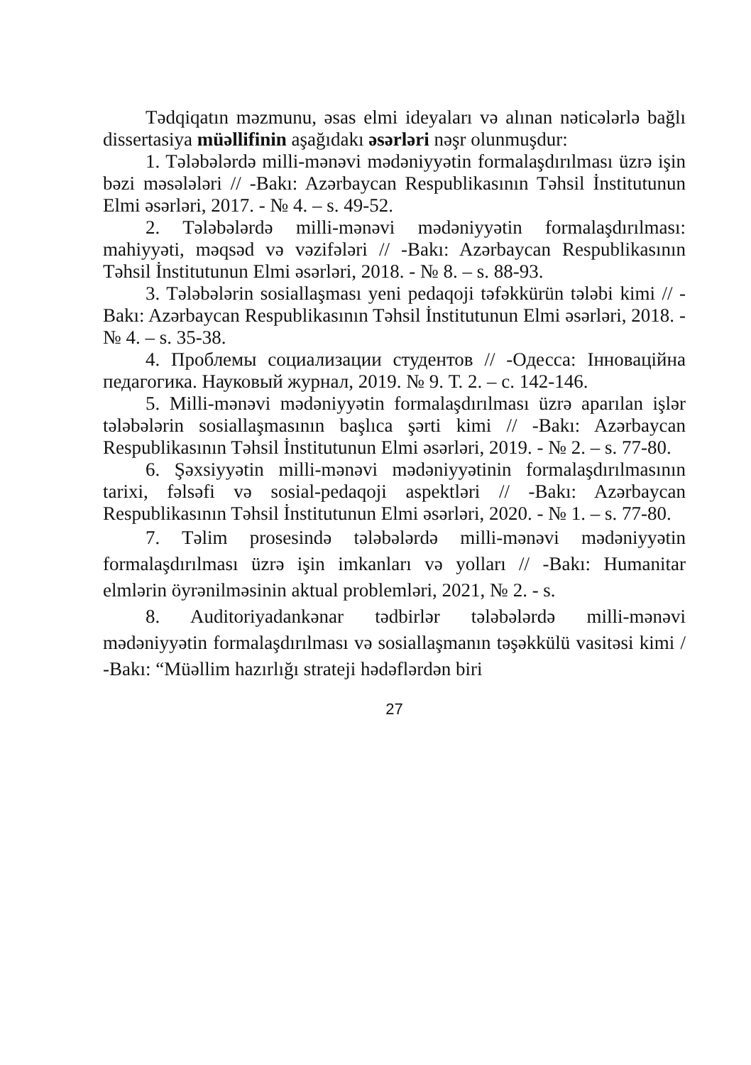Tədqiqatın məzmunu, əsas elmi ideyaları və alınan nəticələrlə bağlı dissertasiya müəllifinin aşağıdakı əsərləri nəşr olunmuşdur:
1. Tələbələrdə milli-mənəvi mədəniyyətin formalaşdırılması üzrə işin bəzi məsələləri // -Bakı: Azərbaycan Respublikasının Təhsil İnstitutunun Elmi əsərləri, 2017. - № 4. – s. 49-52.
2. Tələbələrdə milli-mənəvi mədəniyyətin formalaşdırılması: mahiyyəti, məqsəd və vəzifələri // -Bakı: Azərbaycan Respublikasının Təhsil İnstitutunun Elmi əsərləri, 2018. - № 8. – s. 88-93.
3. Tələbələrin sosiallaşması yeni pedaqoji təfəkkürün tələbi kimi // -Bakı: Azərbaycan Respublikasının Təhsil İnstitutunun Elmi əsərləri, 2018. - № 4. – s. 35-38.
4. Проблемы социализации студентов // -Одесса: Інноваційна педагогика. Науковый журнал, 2019. № 9. Т. 2. – с. 142-146.
5. Milli-mənəvi mədəniyyətin formalaşdırılması üzrə aparılan işlər tələbələrin sosiallaşmasının başlıca şərti kimi // -Bakı: Azərbaycan Respublikasının Təhsil İnstitutunun Elmi əsərləri, 2019. - № 2. – s. 77-80.
6. Şəxsiyyətin milli-mənəvi mədəniyyətinin formalaşdırılmasının tarixi, fəlsəfi və sosial-pedaqoji aspektləri // -Bakı: Azərbaycan Respublikasının Təhsil İnstitutunun Elmi əsərləri, 2020. - № 1. – s. 77-80.
7. Təlim prosesində tələbələrdə milli-mənəvi mədəniyyətin formalaşdırılması üzrə işin imkanları və yolları // -Bakı: Humanitar elmlərin öyrənilməsinin aktual problemləri, 2021, № 2. - s.
8. Auditoriyadankənar tədbirlər tələbələrdə milli-mənəvi mədəniyyətin formalaşdırılması və sosiallaşmanın təşəkkülü vasitəsi kimi / -Bakı: “Müəllim hazırlığı strateji hədəflərdən biri
27